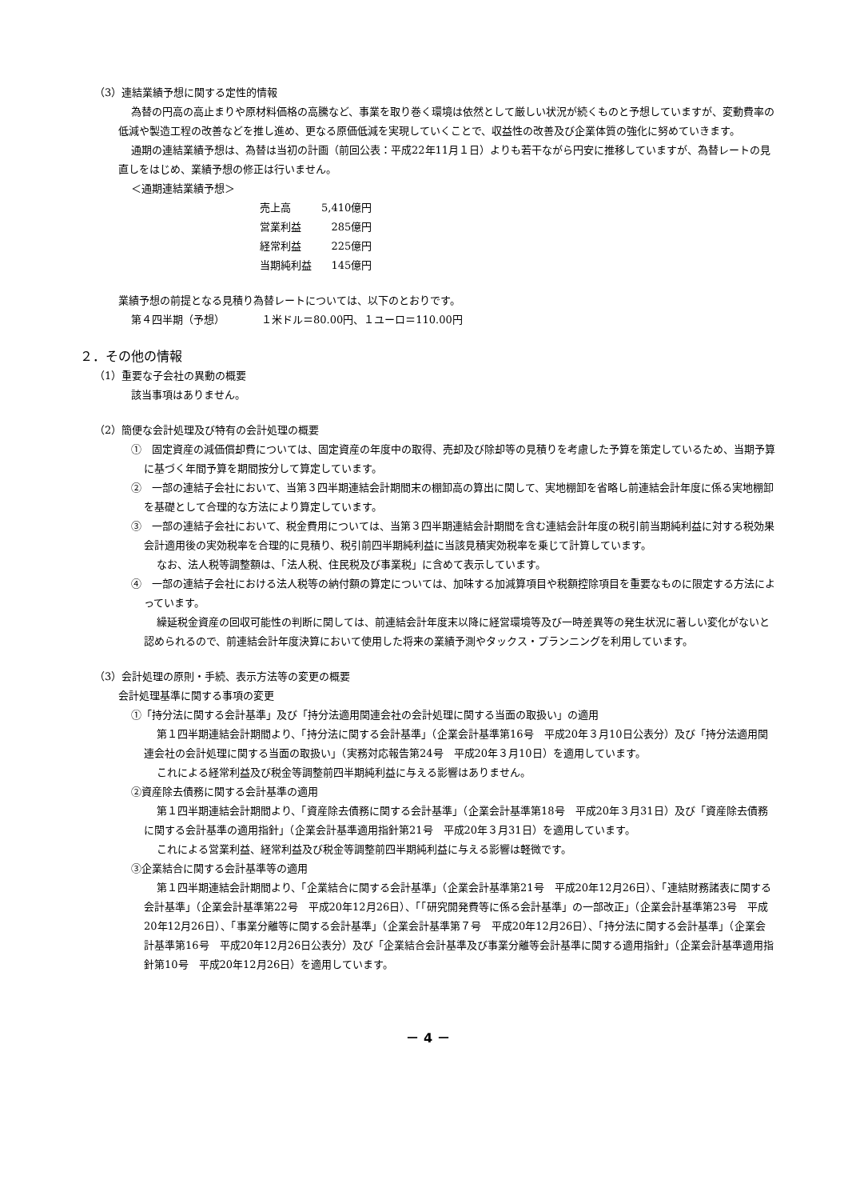（3）連結業績予想に関する定性的情報
為替の円高の高止まりや原材料価格の高騰など、事業を取り巻く環境は依然として厳しい状況が続くものと予想していますが、変動費率の低減や製造工程の改善などを推し進め、更なる原価低減を実現していくことで、収益性の改善及び企業体質の強化に努めていきます。
通期の連結業績予想は、為替は当初の計画（前回公表：平成22年11月１日）よりも若干ながら円安に推移していますが、為替レートの見直しをはじめ、業績予想の修正は行いません。
＜通期連結業績予想＞
| 売上高 | 5,410億円 |
| 営業利益 | 285億円 |
| 経常利益 | 225億円 |
| 当期純利益 | 145億円 |
業績予想の前提となる見積り為替レートについては、以下のとおりです。
第４四半期（予想）　　　　１米ドル＝80.00円、１ユーロ＝110.00円
２．その他の情報
（1）重要な子会社の異動の概要
該当事項はありません。
（2）簡便な会計処理及び特有の会計処理の概要
①　固定資産の減価償却費については、固定資産の年度中の取得、売却及び除却等の見積りを考慮した予算を策定しているため、当期予算に基づく年間予算を期間按分して算定しています。
②　一部の連結子会社において、当第３四半期連結会計期間末の棚卸高の算出に関して、実地棚卸を省略し前連結会計年度に係る実地棚卸を基礎として合理的な方法により算定しています。
③　一部の連結子会社において、税金費用については、当第３四半期連結会計期間を含む連結会計年度の税引前当期純利益に対する税効果会計適用後の実効税率を合理的に見積り、税引前四半期純利益に当該見積実効税率を乗じて計算しています。
なお、法人税等調整額は、「法人税、住民税及び事業税」に含めて表示しています。
④　一部の連結子会社における法人税等の納付額の算定については、加味する加減算項目や税額控除項目を重要なものに限定する方法によっています。
繰延税金資産の回収可能性の判断に関しては、前連結会計年度末以降に経営環境等及び一時差異等の発生状況に著しい変化がないと認められるので、前連結会計年度決算において使用した将来の業績予測やタックス・プランニングを利用しています。
（3）会計処理の原則・手続、表示方法等の変更の概要
会計処理基準に関する事項の変更
①「持分法に関する会計基準」及び「持分法適用関連会社の会計処理に関する当面の取扱い」の適用
第１四半期連結会計期間より、「持分法に関する会計基準」（企業会計基準第16号　平成20年３月10日公表分）及び「持分法適用関連会社の会計処理に関する当面の取扱い」（実務対応報告第24号　平成20年３月10日）を適用しています。
これによる経常利益及び税金等調整前四半期純利益に与える影響はありません。
②資産除去債務に関する会計基準の適用
第１四半期連結会計期間より、「資産除去債務に関する会計基準」（企業会計基準第18号　平成20年３月31日）及び「資産除去債務に関する会計基準の適用指針」（企業会計基準適用指針第21号　平成20年３月31日）を適用しています。
これによる営業利益、経常利益及び税金等調整前四半期純利益に与える影響は軽微です。
③企業結合に関する会計基準等の適用
第１四半期連結会計期間より、「企業結合に関する会計基準」（企業会計基準第21号　平成20年12月26日）、「連結財務諸表に関する会計基準」（企業会計基準第22号　平成20年12月26日）、「「研究開発費等に係る会計基準」の一部改正」（企業会計基準第23号　平成20年12月26日）、「事業分離等に関する会計基準」（企業会計基準第７号　平成20年12月26日）、「持分法に関する会計基準」（企業会計基準第16号　平成20年12月26日公表分）及び「企業結合会計基準及び事業分離等会計基準に関する適用指針」（企業会計基準適用指針第10号　平成20年12月26日）を適用しています。
－ 4 －